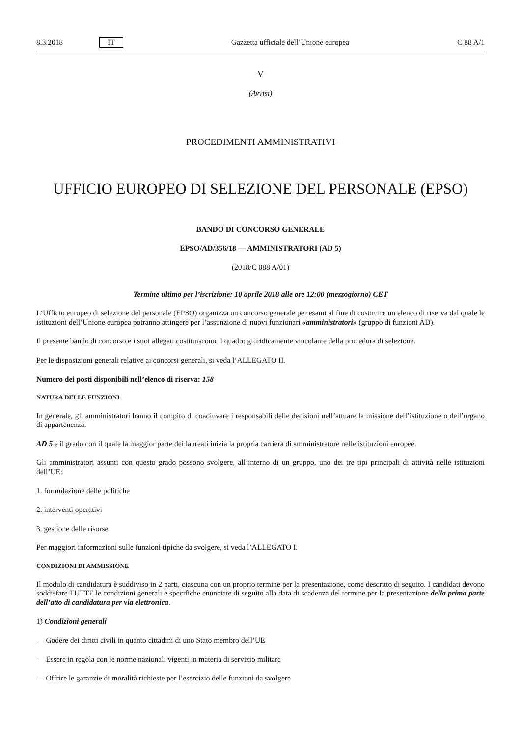8.3.2018 IT Gazzetta ufficiale dell’Unione europea C 88 A/1
V
(Avvisi)
PROCEDIMENTI AMMINISTRATIVI
UFFICIO EUROPEO DI SELEZIONE DEL PERSONALE (EPSO)
BANDO DI CONCORSO GENERALE
EPSO/AD/356/18 — AMMINISTRATORI (AD 5)
(2018/C 088 A/01)
Termine ultimo per l’iscrizione: 10 aprile 2018 alle ore 12:00 (mezzogiorno) CET
L’Ufficio europeo di selezione del personale (EPSO) organizza un concorso generale per esami al fine di costituire un elenco di riserva dal quale le istituzioni dell’Unione europea potranno attingere per l’assunzione di nuovi funzionari «amministratori» (gruppo di funzioni AD).
Il presente bando di concorso e i suoi allegati costituiscono il quadro giuridicamente vincolante della procedura di selezione.
Per le disposizioni generali relative ai concorsi generali, si veda l’ALLEGATO II.
Numero dei posti disponibili nell’elenco di riserva: 158
NATURA DELLE FUNZIONI
In generale, gli amministratori hanno il compito di coadiuvare i responsabili delle decisioni nell’attuare la missione dell’istituzione o dell’organo di appartenenza.
AD 5 è il grado con il quale la maggior parte dei laureati inizia la propria carriera di amministratore nelle istituzioni europee.
Gli amministratori assunti con questo grado possono svolgere, all’interno di un gruppo, uno dei tre tipi principali di attività nelle istituzioni dell’UE:
1. formulazione delle politiche
2. interventi operativi
3. gestione delle risorse
Per maggiori informazioni sulle funzioni tipiche da svolgere, si veda l’ALLEGATO I.
CONDIZIONI DI AMMISSIONE
Il modulo di candidatura è suddiviso in 2 parti, ciascuna con un proprio termine per la presentazione, come descritto di seguito. I candidati devono soddisfare TUTTE le condizioni generali e specifiche enunciate di seguito alla data di scadenza del termine per la presentazione della prima parte dell’atto di candidatura per via elettronica.
1) Condizioni generali
— Godere dei diritti civili in quanto cittadini di uno Stato membro dell’UE
— Essere in regola con le norme nazionali vigenti in materia di servizio militare
— Offrire le garanzie di moralità richieste per l’esercizio delle funzioni da svolgere